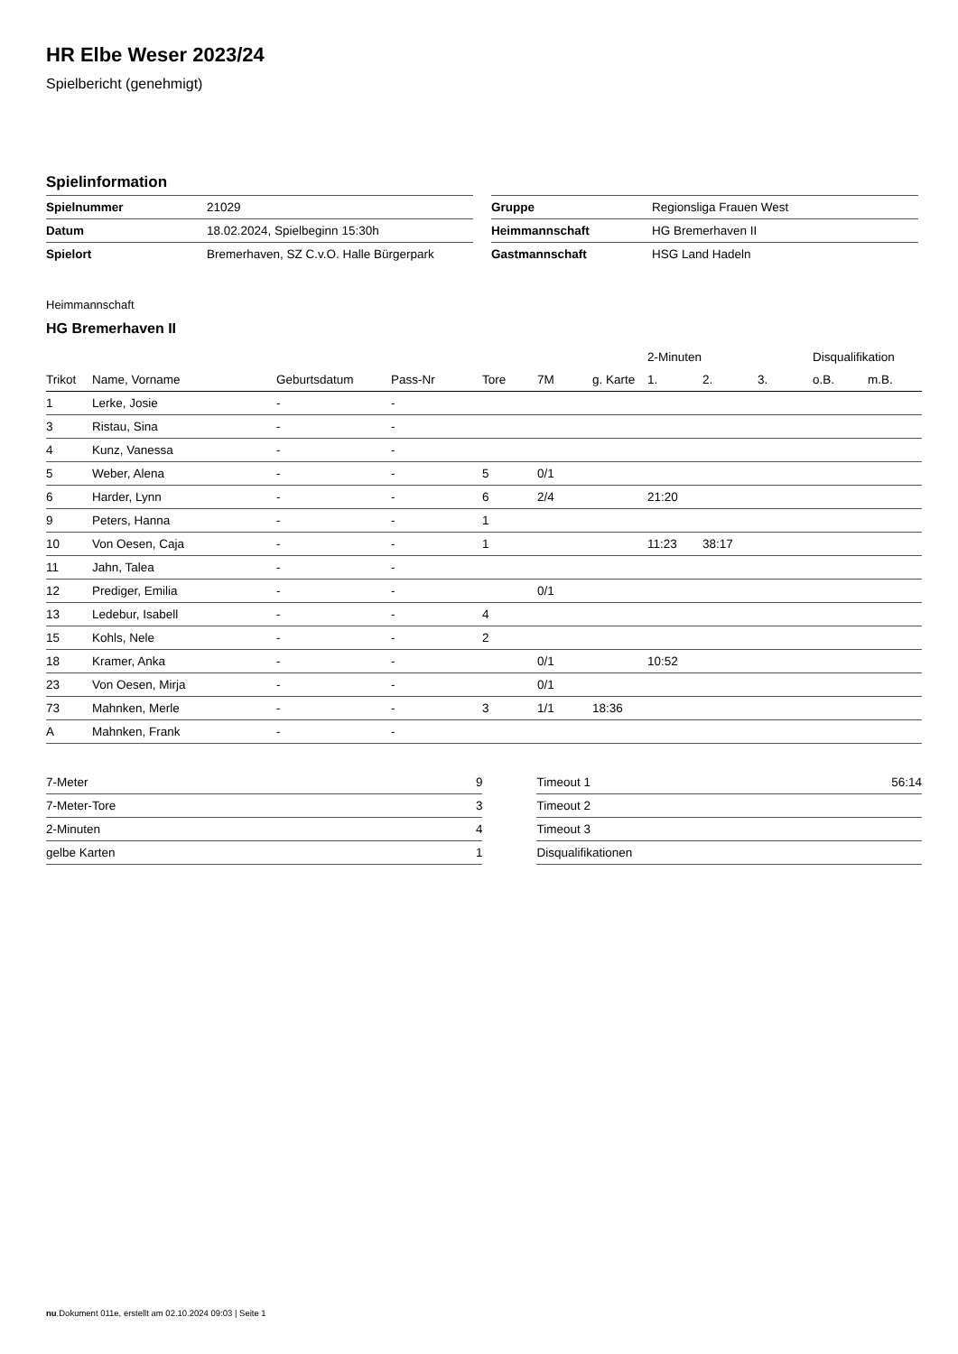HR Elbe Weser 2023/24
Spielbericht (genehmigt)
Spielinformation
| Spielnummer | 21029 |
| Datum | 18.02.2024, Spielbeginn 15:30h |
| Spielort | Bremerhaven, SZ C.v.O. Halle Bürgerpark |
| Gruppe | Regionsliga Frauen West |
| Heimmannschaft | HG Bremerhaven II |
| Gastmannschaft | HSG Land Hadeln |
Heimmannschaft
HG Bremerhaven II
| | | | | | | | 2-Minuten | | | Disqualifikation | |
| --- | --- | --- | --- | --- | --- | --- | --- | --- | --- | --- | --- |
| Trikot | Name, Vorname | Geburtsdatum | Pass-Nr | Tore | 7M | g. Karte | 1. | 2. | 3. | o.B. | m.B. |
| 1 | Lerke, Josie | - | - | | | | | | | | |
| 3 | Ristau, Sina | - | - | | | | | | | | |
| 4 | Kunz, Vanessa | - | - | | | | | | | | |
| 5 | Weber, Alena | - | - | 5 | 0/1 | | | | | | |
| 6 | Harder, Lynn | - | - | 6 | 2/4 | | 21:20 | | | | |
| 9 | Peters, Hanna | - | - | 1 | | | | | | | |
| 10 | Von Oesen, Caja | - | - | 1 | | | 11:23 | 38:17 | | | |
| 11 | Jahn, Talea | - | - | | | | | | | | |
| 12 | Prediger, Emilia | - | - | | 0/1 | | | | | | |
| 13 | Ledebur, Isabell | - | - | 4 | | | | | | | |
| 15 | Kohls, Nele | - | - | 2 | | | | | | | |
| 18 | Kramer, Anka | - | - | | 0/1 | | 10:52 | | | | |
| 23 | Von Oesen, Mirja | - | - | | 0/1 | | | | | | |
| 73 | Mahnken, Merle | - | - | 3 | 1/1 | 18:36 | | | | | |
| A | Mahnken, Frank | - | - | | | | | | | | |
| 7-Meter | 9 |
| 7-Meter-Tore | 3 |
| 2-Minuten | 4 |
| gelbe Karten | 1 |
| Timeout 1 | 56:14 |
| Timeout 2 | |
| Timeout 3 | |
| Disqualifikationen | |
nu.Dokument 011e, erstellt am 02.10.2024 09:03 | Seite 1